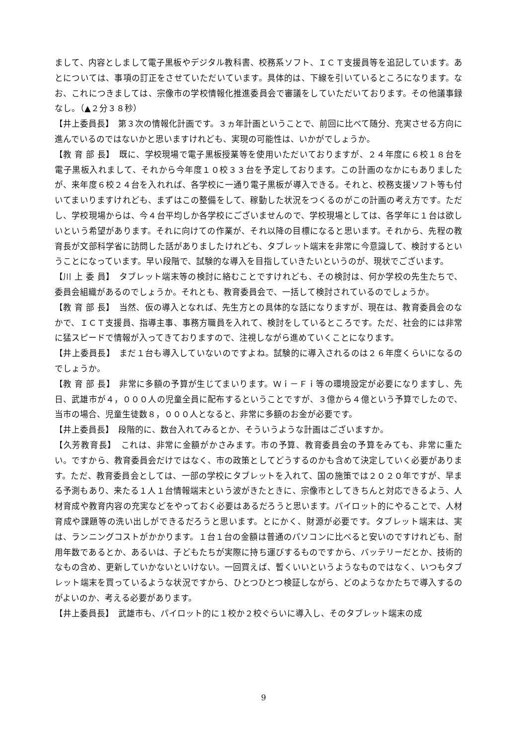まして、内容としまして電子黒板やデジタル教科書、校務系ソフト、ＩＣＴ支援員等を追記しています。あとについては、事項の訂正をさせていただいています。具体的は、下線を引いているところになります。なお、これにつきましては、宗像市の学校情報化推進委員会で審議をしていただいております。その他議事録なし。（▲２分３８秒）
【井上委員長】　第３次の情報化計画です。３ヵ年計画ということで、前回に比べて随分、充実させる方向に進んでいるのではないかと思いますけれども、実現の可能性は、いかがでしょうか。
【教 育 部 長】　既に、学校現場で電子黒板授業等を使用いただいておりますが、２４年度に６校１８台を電子黒板入れまして、それから今年度１０校３３台を予定しております。この計画のなかにもありましたが、来年度６校２４台を入れれば、各学校に一通り電子黒板が導入できる。それと、校務支援ソフト等も付いてまいりますけれども、まずはこの整備をして、稼動した状況をつくるのがこの計画の考え方です。ただし、学校現場からは、今４台平均しか各学校にございませんので、学校現場としては、各学年に１台は欲しいという希望があります。それに向けての作業が、それ以降の目標になると思います。それから、先程の教育長が文部科学省に訪問した話がありましたけれども、タブレット端末を非常に今意識して、検討するということになっています。早い段階で、試験的な導入を目指していきたいというのが、現状でございます。
【川 上 委 員】　タブレット端末等の検討に絡むことですけれども、その検討は、何か学校の先生たちで、委員会組織があるのでしょうか。それとも、教育委員会で、一括して検討されているのでしょうか。
【教 育 部 長】　当然、仮の導入となれば、先生方との具体的な話になりますが、現在は、教育委員会のなかで、ＩＣＴ支援員、指導主事、事務方職員を入れて、検討をしているところです。ただ、社会的には非常に猛スピードで情報が入ってきておりますので、注視しながら進めていくことになります。
【井上委員長】　まだ１台も導入していないのですよね。試験的に導入されるのは２６年度くらいになるのでしょうか。
【教 育 部 長】　非常に多額の予算が生じてまいります。Ｗｉ－Ｆｉ等の環境設定が必要になりますし、先日、武雄市が４，０００人の児童全員に配布するということですが、３億から４億という予算でしたので、当市の場合、児童生徒数８，０００人となると、非常に多額のお金が必要です。
【井上委員長】　段階的に、数台入れてみるとか、そういうような計画はございますか。
【久芳教育長】　これは、非常に金額がかさみます。市の予算、教育委員会の予算をみても、非常に重たい。ですから、教育委員会だけではなく、市の政策としてどうするのかも含めて決定していく必要があります。ただ、教育委員会としては、一部の学校にタブレットを入れて、国の施策では２０２０年ですが、早まる予測もあり、来たる１人１台情報端末という波がきたときに、宗像市としてきちんと対応できるよう、人材育成や教育内容の充実などをやっておく必要はあるだろうと思います。パイロット的にやることで、人材育成や課題等の洗い出しができるだろうと思います。とにかく、財源が必要です。タブレット端末は、実は、ランニングコストがかかります。１台１台の金額は普通のパソコンに比べると安いのですけれども、耐用年数であるとか、あるいは、子どもたちが実際に持ち運びするものですから、バッテリーだとか、技術的なもの含め、更新していかないといけない。一回買えば、暫くいいというようなものではなく、いつもタブレット端末を買っているような状況ですから、ひとつひとつ検証しながら、どのようなかたちで導入するのがよいのか、考える必要があります。
【井上委員長】　武雄市も、パイロット的に１校か２校ぐらいに導入し、そのタブレット端末の成
9